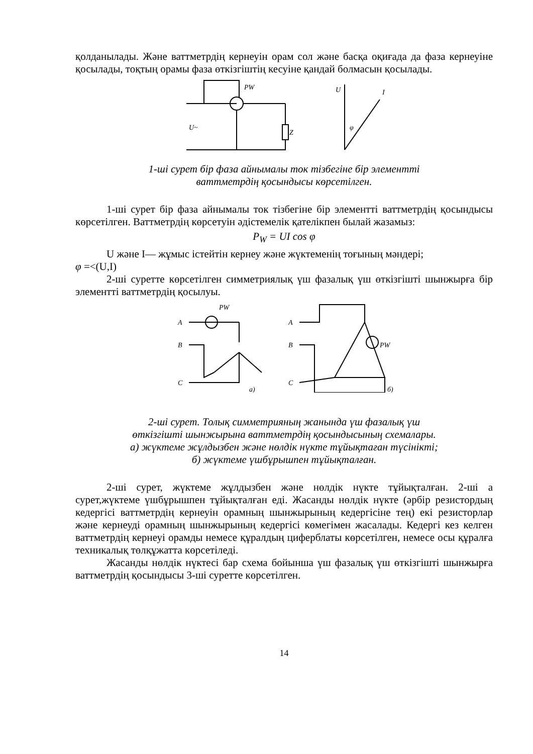қолданылады. Және ваттметрдің кернеуін орам сол және басқа оқиғада да фаза кернеуіне қосылады, тоқтың орамы фаза өткізгіштің кесуіне қандай болмасын қосылады.
U~
Z
PW
U
I
φ
1-ші сурет бір фаза айнымалы ток тізбегіне бір элементті
ваттметрдің қосындысы көрсетілген.
1-ші сурет бір фаза айнымалы ток тізбегіне бір элементті ваттметрдің қосындысы көрсетілген. Ваттметрдің көрсетуін әдістемелік қателікпен былай жазамыз:
P<sub>W</sub> = UI cos φ
U және I— жұмыс істейтін кернеу және жүктеменің тоғының мәндері;
φ =<(U,I)
2-ші суретте көрсетілген симметриялық үш фазалық үш өткізгішті шынжырға бір элементті ваттметрдің қосылуы.
A
B
C
PW
a)
A
B
C
PW
б)
2-ші сурет. Толық симметрияның жанында үш фазалық үш
өткізгішті шынжырына ваттметрдің қосындысының схемалары.
а) жүктеме жұлдызбен және нөлдік нүкте тұйықтаған түсінікті;
б) жүктеме үшбұрышпен тұйықталған.
2-ші сурет, жүктеме жұлдызбен және нөлдік нүкте тұйықталған. 2-ші а сурет,жүктеме үшбұрышпен тұйықталған еді. Жасанды нөлдік нүкте (әрбір резистордың кедергісі ваттметрдің кернеуін орамның шынжырының кедергісіне тең) екі резисторлар және кернеуді орамның шынжырының кедергісі көмегімен жасалады. Кедергі кез келген ваттметрдің кернеуі орамды немесе құралдың циферблаты көрсетілген, немесе осы құралға техникалық төлқұжатта көрсетіледі.
Жасанды нөлдік нүктесі бар схема бойынша үш фазалық үш өткізгішті шынжырға ваттметрдің қосындысы 3-ші суретте көрсетілген.
14